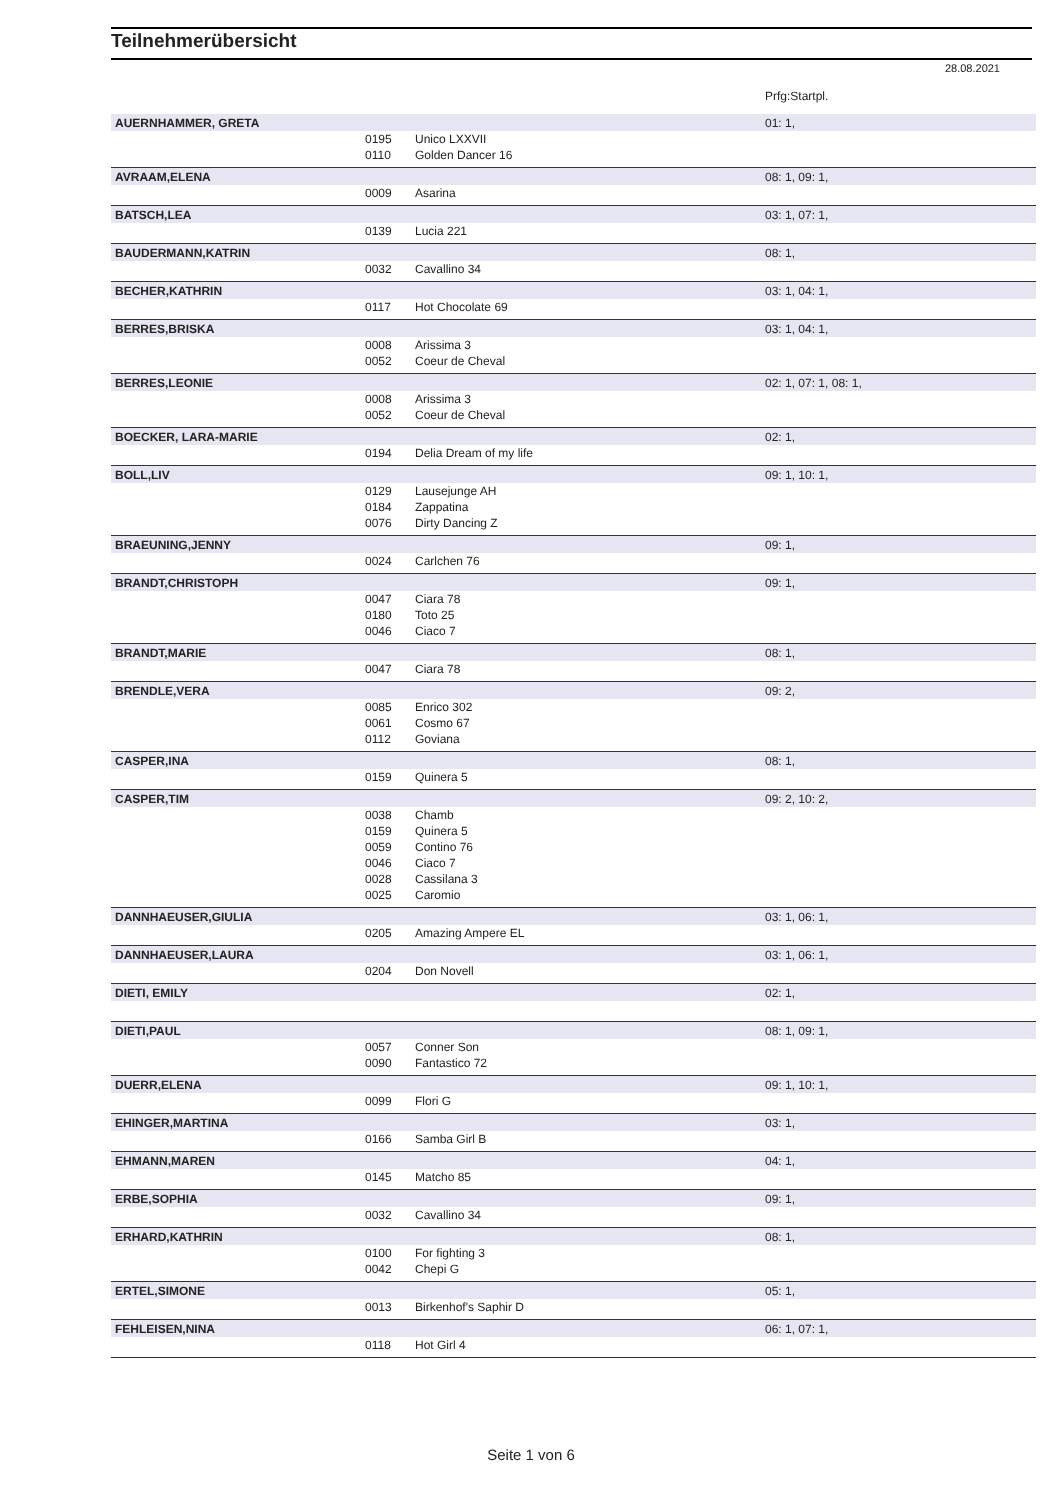Teilnehmerübersicht
28.08.2021
| | | | Prfg:Startpl. |
| AUERNHAMMER, GRETA | | | 01: 1, |
| | 0195 | Unico LXXVII | |
| | 0110 | Golden Dancer 16 | |
| AVRAAM,ELENA | | | 08: 1, 09: 1, |
| | 0009 | Asarina | |
| BATSCH,LEA | | | 03: 1, 07: 1, |
| | 0139 | Lucia 221 | |
| BAUDERMANN,KATRIN | | | 08: 1, |
| | 0032 | Cavallino 34 | |
| BECHER,KATHRIN | | | 03: 1, 04: 1, |
| | 0117 | Hot Chocolate 69 | |
| BERRES,BRISKA | | | 03: 1, 04: 1, |
| | 0008 | Arissima 3 | |
| | 0052 | Coeur de Cheval | |
| BERRES,LEONIE | | | 02: 1, 07: 1, 08: 1, |
| | 0008 | Arissima 3 | |
| | 0052 | Coeur de Cheval | |
| BOECKER, LARA-MARIE | | | 02: 1, |
| | 0194 | Delia Dream of my life | |
| BOLL,LIV | | | 09: 1, 10: 1, |
| | 0129 | Lausejunge AH | |
| | 0184 | Zappatina | |
| | 0076 | Dirty Dancing Z | |
| BRAEUNING,JENNY | | | 09: 1, |
| | 0024 | Carlchen 76 | |
| BRANDT,CHRISTOPH | | | 09: 1, |
| | 0047 | Ciara 78 | |
| | 0180 | Toto 25 | |
| | 0046 | Ciaco 7 | |
| BRANDT,MARIE | | | 08: 1, |
| | 0047 | Ciara 78 | |
| BRENDLE,VERA | | | 09: 2, |
| | 0085 | Enrico 302 | |
| | 0061 | Cosmo 67 | |
| | 0112 | Goviana | |
| CASPER,INA | | | 08: 1, |
| | 0159 | Quinera 5 | |
| CASPER,TIM | | | 09: 2, 10: 2, |
| | 0038 | Chamb | |
| | 0159 | Quinera 5 | |
| | 0059 | Contino 76 | |
| | 0046 | Ciaco 7 | |
| | 0028 | Cassilana 3 | |
| | 0025 | Caromio | |
| DANNHAEUSER,GIULIA | | | 03: 1, 06: 1, |
| | 0205 | Amazing Ampere EL | |
| DANNHAEUSER,LAURA | | | 03: 1, 06: 1, |
| | 0204 | Don Novell | |
| DIETI, EMILY | | | 02: 1, |
| DIETI,PAUL | | | 08: 1, 09: 1, |
| | 0057 | Conner Son | |
| | 0090 | Fantastico 72 | |
| DUERR,ELENA | | | 09: 1, 10: 1, |
| | 0099 | Flori G | |
| EHINGER,MARTINA | | | 03: 1, |
| | 0166 | Samba Girl B | |
| EHMANN,MAREN | | | 04: 1, |
| | 0145 | Matcho 85 | |
| ERBE,SOPHIA | | | 09: 1, |
| | 0032 | Cavallino 34 | |
| ERHARD,KATHRIN | | | 08: 1, |
| | 0100 | For fighting 3 | |
| | 0042 | Chepi G | |
| ERTEL,SIMONE | | | 05: 1, |
| | 0013 | Birkenhof's Saphir D | |
| FEHLEISEN,NINA | | | 06: 1, 07: 1, |
| | 0118 | Hot Girl 4 | |
Seite 1 von 6